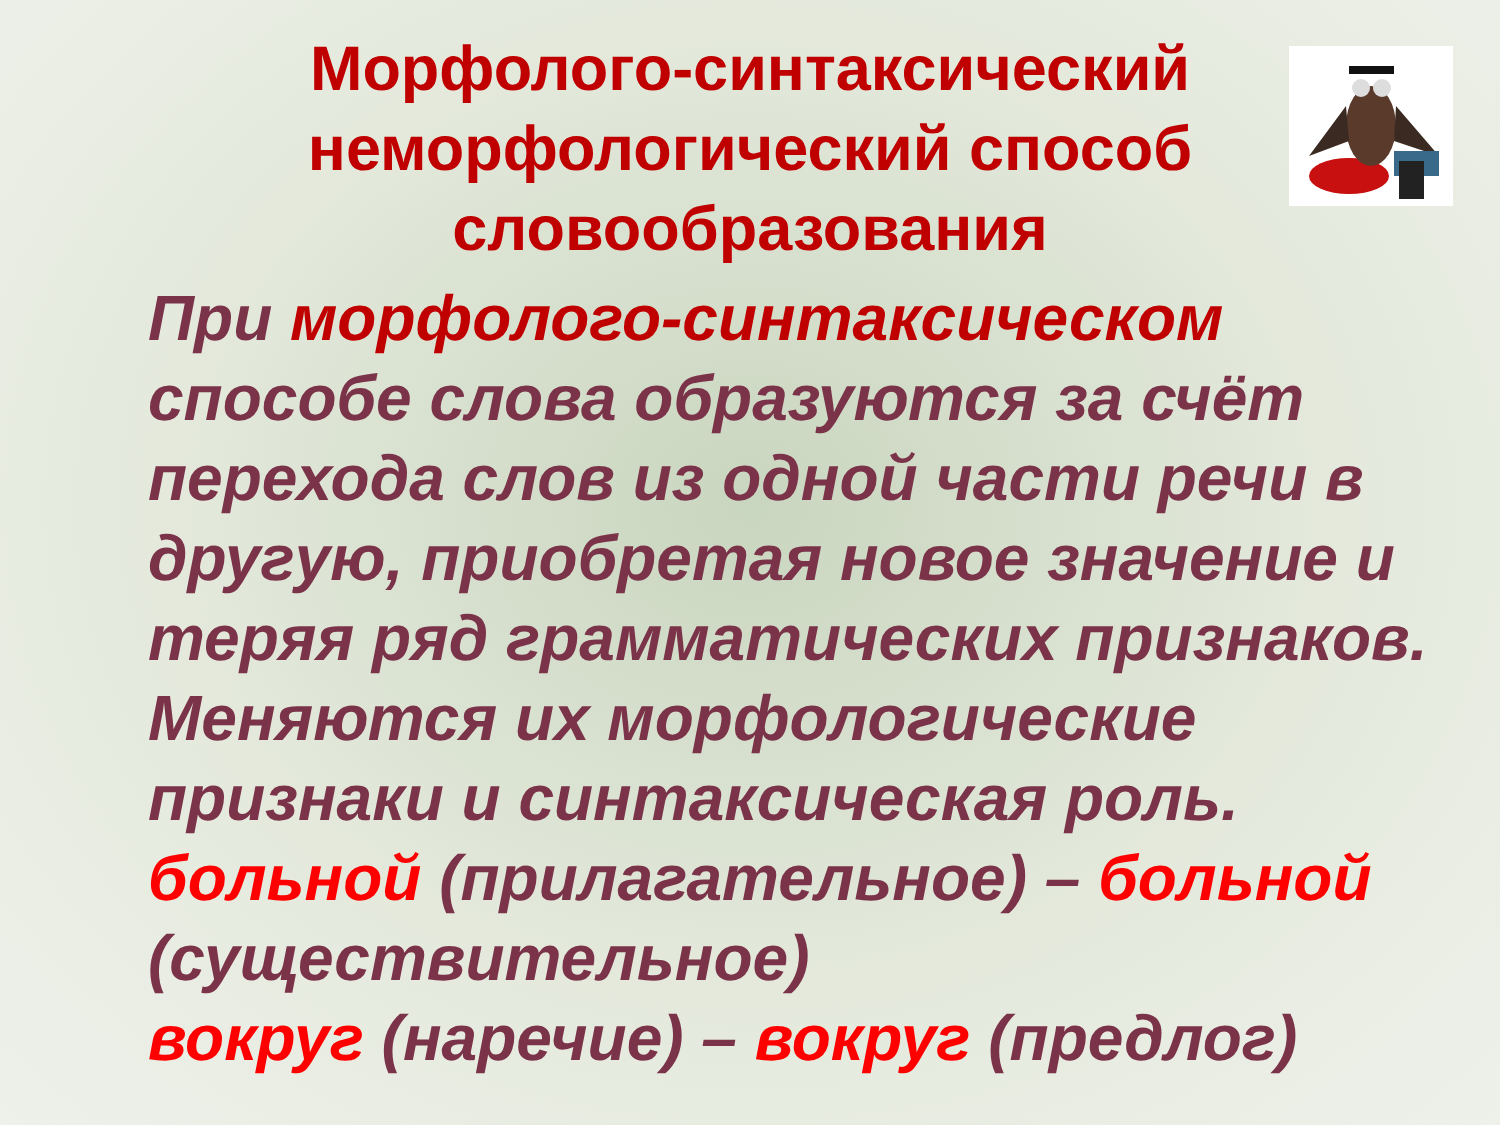Морфолого-синтаксический
неморфологический способ
словообразования
При морфолого-синтаксическом способе слова образуются за счёт перехода слов из одной части речи в другую, приобретая новое значение и теряя ряд грамматических признаков. Меняются их морфологические признаки и синтаксическая роль.
больной (прилагательное) – больной (существительное)
вокруг (наречие) – вокруг (предлог)